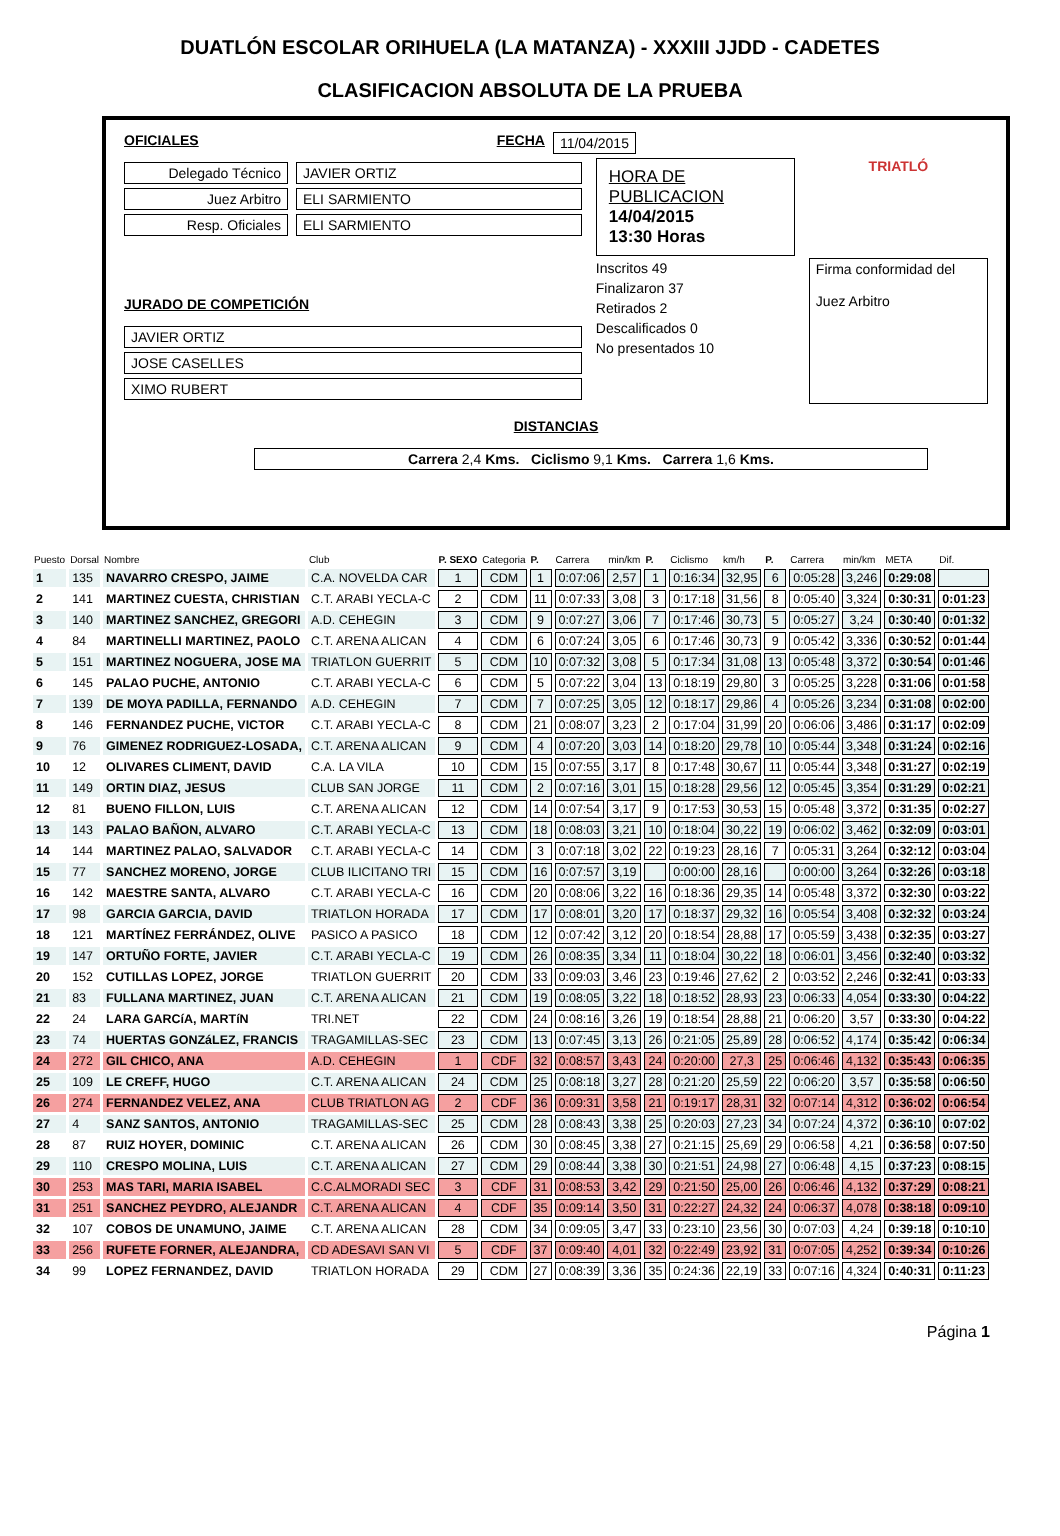DUATLÓN ESCOLAR ORIHUELA (LA MATANZA) - XXXIII JJDD - CADETES
CLASIFICACION ABSOLUTA DE LA PRUEBA
OFICIALES FECHA 11/04/2015
Delegado Técnico JAVIER ORTIZ
Juez Arbitro ELI SARMIENTO
Resp. Oficiales ELI SARMIENTO
JURADO DE COMPETICIÓN
JAVIER ORTIZ
JOSE CASELLES
XIMO RUBERT
HORA DE PUBLICACION
14/04/2015
13:30 Horas
Inscritos 49
Finalizaron 37
Retirados 2
Descalificados 0
No presentados 10
TRIATLÓ
Firma conformidad del
Juez Arbitro
DISTANCIAS
Carrera 2,4 Kms. Ciclismo 9,1 Kms. Carrera 1,6 Kms.
| Puesto | Dorsal | Nombre | Club | P. SEXO | Categoria | P. | Carrera | min/km | P. | Ciclismo | km/h | P. | Carrera | min/km | META | Dif. |
| --- | --- | --- | --- | --- | --- | --- | --- | --- | --- | --- | --- | --- | --- | --- | --- | --- |
| 1 | 135 | NAVARRO CRESPO, JAIME | C.A. NOVELDA CAR | 1 | CDM | 1 | 0:07:06 | 2,57 | 1 | 0:16:34 | 32,95 | 6 | 0:05:28 | 3,246 | 0:29:08 | |
| 2 | 141 | MARTINEZ CUESTA, CHRISTIAN | C.T. ARABI YECLA-C | 2 | CDM | 11 | 0:07:33 | 3,08 | 3 | 0:17:18 | 31,56 | 8 | 0:05:40 | 3,324 | 0:30:31 | 0:01:23 |
| 3 | 140 | MARTINEZ SANCHEZ, GREGORI | A.D. CEHEGIN | 3 | CDM | 9 | 0:07:27 | 3,06 | 7 | 0:17:46 | 30,73 | 5 | 0:05:27 | 3,24 | 0:30:40 | 0:01:32 |
| 4 | 84 | MARTINELLI MARTINEZ, PAOLO | C.T. ARENA ALICAN | 4 | CDM | 6 | 0:07:24 | 3,05 | 6 | 0:17:46 | 30,73 | 9 | 0:05:42 | 3,336 | 0:30:52 | 0:01:44 |
| 5 | 151 | MARTINEZ NOGUERA, JOSE MA | TRIATLON GUERRIT | 5 | CDM | 10 | 0:07:32 | 3,08 | 5 | 0:17:34 | 31,08 | 13 | 0:05:48 | 3,372 | 0:30:54 | 0:01:46 |
| 6 | 145 | PALAO PUCHE, ANTONIO | C.T. ARABI YECLA-C | 6 | CDM | 5 | 0:07:22 | 3,04 | 13 | 0:18:19 | 29,80 | 3 | 0:05:25 | 3,228 | 0:31:06 | 0:01:58 |
| 7 | 139 | DE MOYA PADILLA, FERNANDO | A.D. CEHEGIN | 7 | CDM | 7 | 0:07:25 | 3,05 | 12 | 0:18:17 | 29,86 | 4 | 0:05:26 | 3,234 | 0:31:08 | 0:02:00 |
| 8 | 146 | FERNANDEZ PUCHE, VICTOR | C.T. ARABI YECLA-C | 8 | CDM | 21 | 0:08:07 | 3,23 | 2 | 0:17:04 | 31,99 | 20 | 0:06:06 | 3,486 | 0:31:17 | 0:02:09 |
| 9 | 76 | GIMENEZ RODRIGUEZ-LOSADA, | C.T. ARENA ALICAN | 9 | CDM | 4 | 0:07:20 | 3,03 | 14 | 0:18:20 | 29,78 | 10 | 0:05:44 | 3,348 | 0:31:24 | 0:02:16 |
| 10 | 12 | OLIVARES CLIMENT, DAVID | C.A. LA VILA | 10 | CDM | 15 | 0:07:55 | 3,17 | 8 | 0:17:48 | 30,67 | 11 | 0:05:44 | 3,348 | 0:31:27 | 0:02:19 |
| 11 | 149 | ORTIN DIAZ, JESUS | CLUB SAN JORGE | 11 | CDM | 2 | 0:07:16 | 3,01 | 15 | 0:18:28 | 29,56 | 12 | 0:05:45 | 3,354 | 0:31:29 | 0:02:21 |
| 12 | 81 | BUENO FILLON, LUIS | C.T. ARENA ALICAN | 12 | CDM | 14 | 0:07:54 | 3,17 | 9 | 0:17:53 | 30,53 | 15 | 0:05:48 | 3,372 | 0:31:35 | 0:02:27 |
| 13 | 143 | PALAO BAÑON, ALVARO | C.T. ARABI YECLA-C | 13 | CDM | 18 | 0:08:03 | 3,21 | 10 | 0:18:04 | 30,22 | 19 | 0:06:02 | 3,462 | 0:32:09 | 0:03:01 |
| 14 | 144 | MARTINEZ PALAO, SALVADOR | C.T. ARABI YECLA-C | 14 | CDM | 3 | 0:07:18 | 3,02 | 22 | 0:19:23 | 28,16 | 7 | 0:05:31 | 3,264 | 0:32:12 | 0:03:04 |
| 15 | 77 | SANCHEZ MORENO, JORGE | CLUB ILICITANO TRI | 15 | CDM | 16 | 0:07:57 | 3,19 | | 0:00:00 | 28,16 | | 0:00:00 | 3,264 | 0:32:26 | 0:03:18 |
| 16 | 142 | MAESTRE SANTA, ALVARO | C.T. ARABI YECLA-C | 16 | CDM | 20 | 0:08:06 | 3,22 | 16 | 0:18:36 | 29,35 | 14 | 0:05:48 | 3,372 | 0:32:30 | 0:03:22 |
| 17 | 98 | GARCIA GARCIA, DAVID | TRIATLON HORADA | 17 | CDM | 17 | 0:08:01 | 3,20 | 17 | 0:18:37 | 29,32 | 16 | 0:05:54 | 3,408 | 0:32:32 | 0:03:24 |
| 18 | 121 | MARTÍNEZ FERRÁNDEZ, OLIVE | PASICO A PASICO | 18 | CDM | 12 | 0:07:42 | 3,12 | 20 | 0:18:54 | 28,88 | 17 | 0:05:59 | 3,438 | 0:32:35 | 0:03:27 |
| 19 | 147 | ORTUÑO FORTE, JAVIER | C.T. ARABI YECLA-C | 19 | CDM | 26 | 0:08:35 | 3,34 | 11 | 0:18:04 | 30,22 | 18 | 0:06:01 | 3,456 | 0:32:40 | 0:03:32 |
| 20 | 152 | CUTILLAS LOPEZ, JORGE | TRIATLON GUERRIT | 20 | CDM | 33 | 0:09:03 | 3,46 | 23 | 0:19:46 | 27,62 | 2 | 0:03:52 | 2,246 | 0:32:41 | 0:03:33 |
| 21 | 83 | FULLANA MARTINEZ, JUAN | C.T. ARENA ALICAN | 21 | CDM | 19 | 0:08:05 | 3,22 | 18 | 0:18:52 | 28,93 | 23 | 0:06:33 | 4,054 | 0:33:30 | 0:04:22 |
| 22 | 24 | LARA GARCíA, MARTíN | TRI.NET | 22 | CDM | 24 | 0:08:16 | 3,26 | 19 | 0:18:54 | 28,88 | 21 | 0:06:20 | 3,57 | 0:33:30 | 0:04:22 |
| 23 | 74 | HUERTAS GONZáLEZ, FRANCIS | TRAGAMILLAS-SEC | 23 | CDM | 13 | 0:07:45 | 3,13 | 26 | 0:21:05 | 25,89 | 28 | 0:06:52 | 4,174 | 0:35:42 | 0:06:34 |
| 24 | 272 | GIL CHICO, ANA | A.D. CEHEGIN | 1 | CDF | 32 | 0:08:57 | 3,43 | 24 | 0:20:00 | 27,3 | 25 | 0:06:46 | 4,132 | 0:35:43 | 0:06:35 |
| 25 | 109 | LE CREFF, HUGO | C.T. ARENA ALICAN | 24 | CDM | 25 | 0:08:18 | 3,27 | 28 | 0:21:20 | 25,59 | 22 | 0:06:20 | 3,57 | 0:35:58 | 0:06:50 |
| 26 | 274 | FERNANDEZ VELEZ, ANA | CLUB TRIATLON AG | 2 | CDF | 36 | 0:09:31 | 3,58 | 21 | 0:19:17 | 28,31 | 32 | 0:07:14 | 4,312 | 0:36:02 | 0:06:54 |
| 27 | 4 | SANZ SANTOS, ANTONIO | TRAGAMILLAS-SEC | 25 | CDM | 28 | 0:08:43 | 3,38 | 25 | 0:20:03 | 27,23 | 34 | 0:07:24 | 4,372 | 0:36:10 | 0:07:02 |
| 28 | 87 | RUIZ HOYER, DOMINIC | C.T. ARENA ALICAN | 26 | CDM | 30 | 0:08:45 | 3,38 | 27 | 0:21:15 | 25,69 | 29 | 0:06:58 | 4,21 | 0:36:58 | 0:07:50 |
| 29 | 110 | CRESPO MOLINA, LUIS | C.T. ARENA ALICAN | 27 | CDM | 29 | 0:08:44 | 3,38 | 30 | 0:21:51 | 24,98 | 27 | 0:06:48 | 4,15 | 0:37:23 | 0:08:15 |
| 30 | 253 | MAS TARI, MARIA ISABEL | C.C.ALMORADI SEC | 3 | CDF | 31 | 0:08:53 | 3,42 | 29 | 0:21:50 | 25,00 | 26 | 0:06:46 | 4,132 | 0:37:29 | 0:08:21 |
| 31 | 251 | SANCHEZ PEYDRO, ALEJANDR | C.T. ARENA ALICAN | 4 | CDF | 35 | 0:09:14 | 3,50 | 31 | 0:22:27 | 24,32 | 24 | 0:06:37 | 4,078 | 0:38:18 | 0:09:10 |
| 32 | 107 | COBOS DE UNAMUNO, JAIME | C.T. ARENA ALICAN | 28 | CDM | 34 | 0:09:05 | 3,47 | 33 | 0:23:10 | 23,56 | 30 | 0:07:03 | 4,24 | 0:39:18 | 0:10:10 |
| 33 | 256 | RUFETE FORNER, ALEJANDRA, | CD ADESAVI SAN VI | 5 | CDF | 37 | 0:09:40 | 4,01 | 32 | 0:22:49 | 23,92 | 31 | 0:07:05 | 4,252 | 0:39:34 | 0:10:26 |
| 34 | 99 | LOPEZ FERNANDEZ, DAVID | TRIATLON HORADA | 29 | CDM | 27 | 0:08:39 | 3,36 | 35 | 0:24:36 | 22,19 | 33 | 0:07:16 | 4,324 | 0:40:31 | 0:11:23 |
Página 1